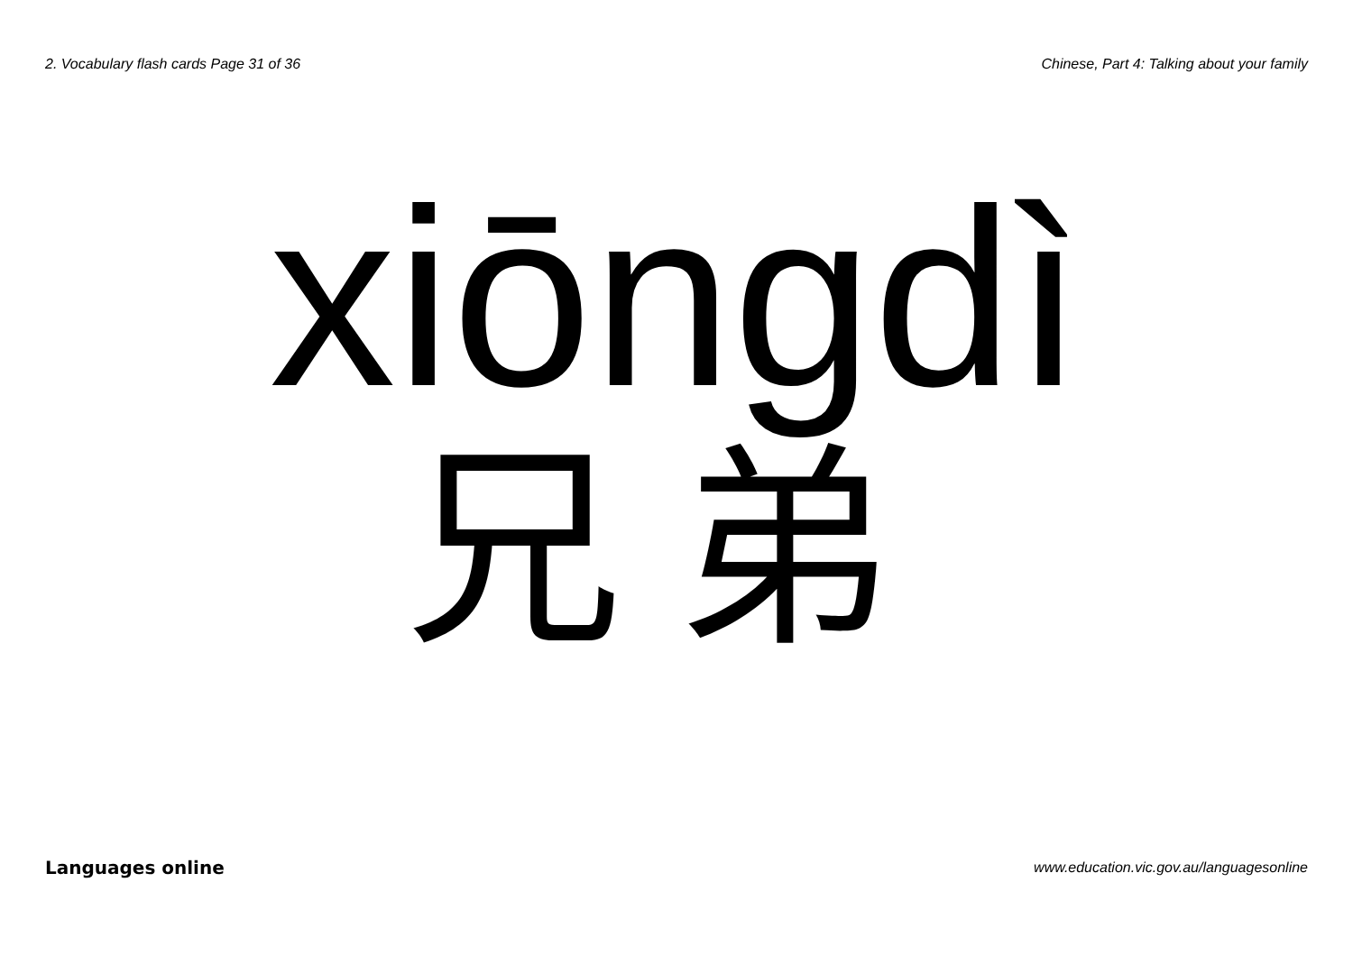2. Vocabulary flash cards Page 31 of 36 Chinese, Part 4: Talking about your family
xiōngdì
兄弟
Languages online www.education.vic.gov.au/languagesonline